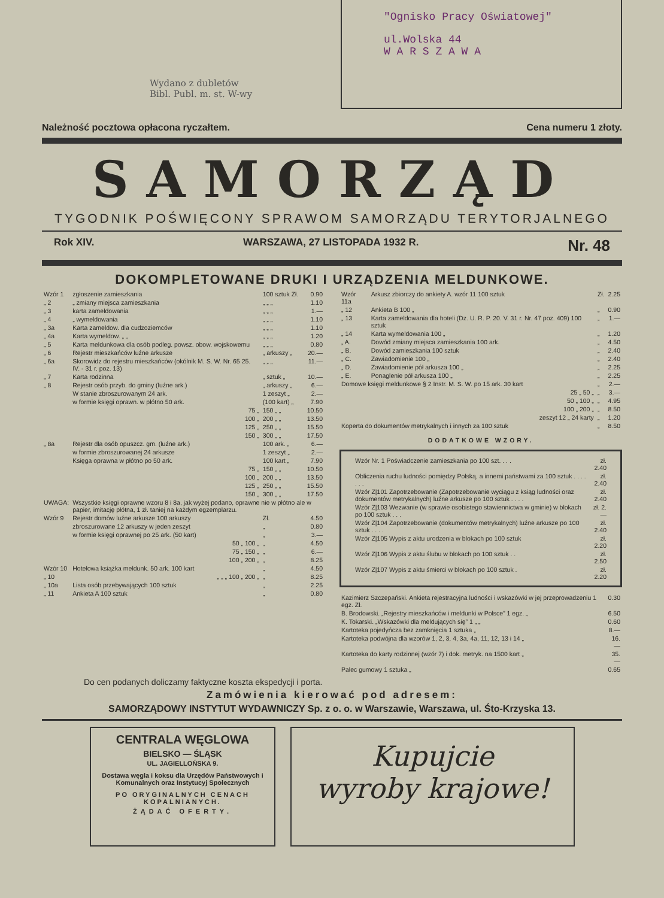Wydano z dubletów
Bibl. Publ. m. st. W-wy
"Ognisko Pracy Oświatowej"
ul.Wolska 44
W A R S Z A W A
Należność pocztowa opłacona ryczałtem. Cena numeru 1 złoty.
SAMORZĄD
TYGODNIK POŚWIĘCONY SPRAWOM SAMORZĄDU TERYTORJALNEGO
Rok XIV. WARSZAWA, 27 LISTOPADA 1932 R. Nr. 48
DOKOMPLETOWANE DRUKI I URZĄDZENIA MELDUNKOWE.
| Wzór 1 | zgłoszenie zamieszkania | 100 sztuk Zł. | 0.90 |
| „ 2 | „ zmiany miejsca zamieszkania | „ „ „ | 1.10 |
| „ 3 | karta zameldowania | „ „ „ | 1.— |
| „ 4 | „ wymeldowania | „ „ „ | 1.10 |
| „ 3a | Karta zameldow. dla cudzoziemców | „ „ „ | 1.10 |
| „ 4a | Karta wymeldow. „ „ | „ „ „ | 1.20 |
| „ 5 | Karta meldunkowa dla osób podleg. powsz. obow. wojskowemu | „ „ „ | 0.80 |
| „ 6 | Rejestr mieszkańców luźne arkusze | „ arkuszy „ | 20.— |
| „ 6a | Skorowidz do rejestru mieszkańców (okólnik M. S. W. Nr. 65 25. IV. - 31 r. poz. 13) | „ „ „ | 11.— |
| „ 7 | Karta rodzinna | „ sztuk „ | 10.— |
| „ 8 | Rejestr osób przyb. do gminy (luźne ark.) | „ arkuszy „ | 6.— |
| | W stanie zbroszurowanym 24 ark. | 1 zeszyt „ | 2.— |
| | w formie księgi oprawn. w płótno 50 ark. | (100 kart) „ | 7.90 |
| | 75 „ | 150 „ „ | 10.50 |
| | 100 „ | 200 „ „ | 13.50 |
| | 125 „ | 250 „ „ | 15.50 |
| | 150 „ | 300 „ „ | 17.50 |
| „ 8a | Rejestr dla osób opuszcz. gm. (luźne ark.) | 100 ark. „ | 6.— |
| | w formie zbroszurowanej 24 arkusze | 1 zeszyt „ | 2.— |
| | Księga oprawna w płótno po 50 ark. | 100 kart „ | 7.90 |
| | 75 „ | 150 „ „ | 10.50 |
| | 100 „ | 200 „ „ | 13.50 |
| | 125 „ | 250 „ „ | 15.50 |
| | 150 „ | 300 „ „ | 17.50 |
| UWAGA: | Wszystkie księgi oprawne wzoru 8 i 8a, jak wyżej podano, oprawne nie w płótno ale w papier, imitację płótna, 1 zł. taniej na każdym egzemplarzu. | | |
| Wzór 9 | Rejestr domów luźne arkusze 100 arkuszy | Zł. | 4.50 |
| | zbroszurowane 12 arkuszy w jeden zeszyt | „ | 0.80 |
| | w formie księgi oprawnej po 25 ark. (50 kart) | „ | 3.— |
| | 50 „ 100 „ | „ | 4.50 |
| | 75 „ 150 „ | „ | 6.— |
| | 100 „ 200 „ | „ | 8.25 |
| Wzór 10 | Hotelowa książka meldunk. 50 ark. 100 kart | „ | 4.50 |
| „ 10 | „ „ „ 100 „ 200 „ | „ | 8.25 |
| „ 10a | Lista osób przebywających 100 sztuk | „ | 2.25 |
| „ 11 | Ankieta A 100 sztuk | „ | 0.80 |
| Wzór 11a | Arkusz zbiorczy do ankiety A. wzór 11 100 sztuk | Zł. | 2.25 |
| „ 12 | Ankieta B 100 „ | „ | 0.90 |
| „ 13 | Karta zameldowania dla hoteli (Dz. U. R. P. 20. V. 31 r. Nr. 47 poz. 409) 100 sztuk | „ | 1.— |
| „ 14 | Karta wymeldowania 100 „ | „ | 1.20 |
| „ A. | Dowód zmiany miejsca zamieszkania 100 ark. | „ | 4.50 |
| „ B. | Dowód zamieszkania 100 sztuk | „ | 2.40 |
| „ C. | Zawiadomienie 100 „ | „ | 2.40 |
| „ D. | Zawiadomienie pół arkusza 100 „ | „ | 2.25 |
| „ E. | Ponaglenie pół arkusza 100 „ | „ | 2.25 |
| Domowe księgi meldunkowe § 2 Instr. M. S. W. po 15 ark. 30 kart | | „ | 2.— |
| 25 „ 50 „ | | „ | 3.— |
| 50 „ 100 „ | | „ | 4.95 |
| 100 „ 200 „ | | „ | 8.50 |
| zeszyt 12 „ 24 karty | | „ | 1.20 |
| Koperta do dokumentów metrykalnych i innych za 100 sztuk | | „ | 8.50 |
DODATKOWE WZORY.
| Wzór Nr. 1 Poświadczenie zamieszkania po 100 szt. . . . | zł. 2.40 |
| Obliczenia ruchu ludności pomiędzy Polską, a innemi państwami za 100 sztuk . . . . . . . | zł. 2.40 |
| Wzór Z/101 Zapotrzebowanie (Zapotrzebowanie wyciągu z ksiąg ludności oraz dokumentów metrykalnych) luźne arkusze po 100 sztuk . . . . | zł. 2.40 |
| Wzór Z/103 Wezwanie (w sprawie osobistego stawiennictwa w gminie) w blokach po 100 sztuk . . . | zł. 2.— |
| Wzór Z/104 Zapotrzebowanie (dokumentów metrykalnych) luźne arkusze po 100 sztuk . . . . | zł. 2.40 |
| Wzór Z/105 Wypis z aktu urodzenia w blokach po 100 sztuk | zł. 2.20 |
| Wzór Z/106 Wypis z aktu ślubu w blokach po 100 sztuk . . | zł. 2.50 |
| Wzór Z/107 Wypis z aktu śmierci w blokach po 100 sztuk . | zł. 2.20 |
| Kazimierz Szczepański. Ankieta rejestracyjna ludności i wskazówki w jej przeprowadzeniu 1 egz. Zł. | 0.30 |
| B. Brodowski. „Rejestry mieszkańców i meldunki w Polsce” 1 egz. „ | 6.50 |
| K. Tokarski. „Wskazówki dla meldujących się” 1 „ „ | 0.60 |
| Kartoteka pojedyńcza bez zamknięcia 1 sztuka „ | 8.— |
| Kartoteka podwójna dla wzorów 1, 2, 3, 4, 3a, 4a, 11, 12, 13 i 14 „ | 16.— |
| Kartoteka do karty rodzinnej (wzór 7) i dok. metryk. na 1500 kart „ | 35.— |
| Palec gumowy 1 sztuka „ | 0.65 |
Do cen podanych doliczamy faktyczne koszta ekspedycji i porta.
Zamówienia kierować pod adresem:
SAMORZĄDOWY INSTYTUT WYDAWNICZY Sp. z o. o. w Warszawie, Warszawa, ul. Śto-Krzyska 13.
CENTRALA WĘGLOWA
BIELSKO — ŚLĄSK
UL. JAGIELLOŃSKA 9.
Dostawa węgla i koksu dla Urzędów Państwowych i Komunalnych oraz Instytucyj Społecznych
PO ORYGINALNYCH CENACH KOPALNIANYCH.
ŻĄDAĆ OFERTY.
Kupujcie
wyroby krajowe!